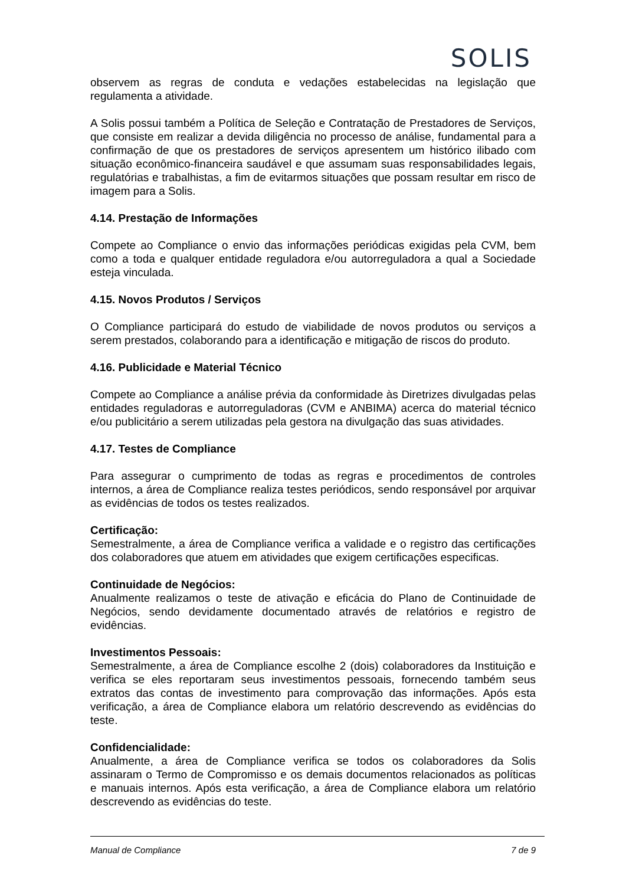SOLIS
observem as regras de conduta e vedações estabelecidas na legislação que regulamenta a atividade.
A Solis possui também a Política de Seleção e Contratação de Prestadores de Serviços, que consiste em realizar a devida diligência no processo de análise, fundamental para a confirmação de que os prestadores de serviços apresentem um histórico ilibado com situação econômico-financeira saudável e que assumam suas responsabilidades legais, regulatórias e trabalhistas, a fim de evitarmos situações que possam resultar em risco de imagem para a Solis.
4.14. Prestação de Informações
Compete ao Compliance o envio das informações periódicas exigidas pela CVM, bem como a toda e qualquer entidade reguladora e/ou autorreguladora a qual a Sociedade esteja vinculada.
4.15. Novos Produtos / Serviços
O Compliance participará do estudo de viabilidade de novos produtos ou serviços a serem prestados, colaborando para a identificação e mitigação de riscos do produto.
4.16. Publicidade e Material Técnico
Compete ao Compliance a análise prévia da conformidade às Diretrizes divulgadas pelas entidades reguladoras e autorreguladoras (CVM e ANBIMA) acerca do material técnico e/ou publicitário a serem utilizadas pela gestora na divulgação das suas atividades.
4.17. Testes de Compliance
Para assegurar o cumprimento de todas as regras e procedimentos de controles internos, a área de Compliance realiza testes periódicos, sendo responsável por arquivar as evidências de todos os testes realizados.
Certificação:
Semestralmente, a área de Compliance verifica a validade e o registro das certificações dos colaboradores que atuem em atividades que exigem certificações especificas.
Continuidade de Negócios:
Anualmente realizamos o teste de ativação e eficácia do Plano de Continuidade de Negócios, sendo devidamente documentado através de relatórios e registro de evidências.
Investimentos Pessoais:
Semestralmente, a área de Compliance escolhe 2 (dois) colaboradores da Instituição e verifica se eles reportaram seus investimentos pessoais, fornecendo também seus extratos das contas de investimento para comprovação das informações. Após esta verificação, a área de Compliance elabora um relatório descrevendo as evidências do teste.
Confidencialidade:
Anualmente, a área de Compliance verifica se todos os colaboradores da Solis assinaram o Termo de Compromisso e os demais documentos relacionados as políticas e manuais internos. Após esta verificação, a área de Compliance elabora um relatório descrevendo as evidências do teste.
Manual de Compliance 7 de 9